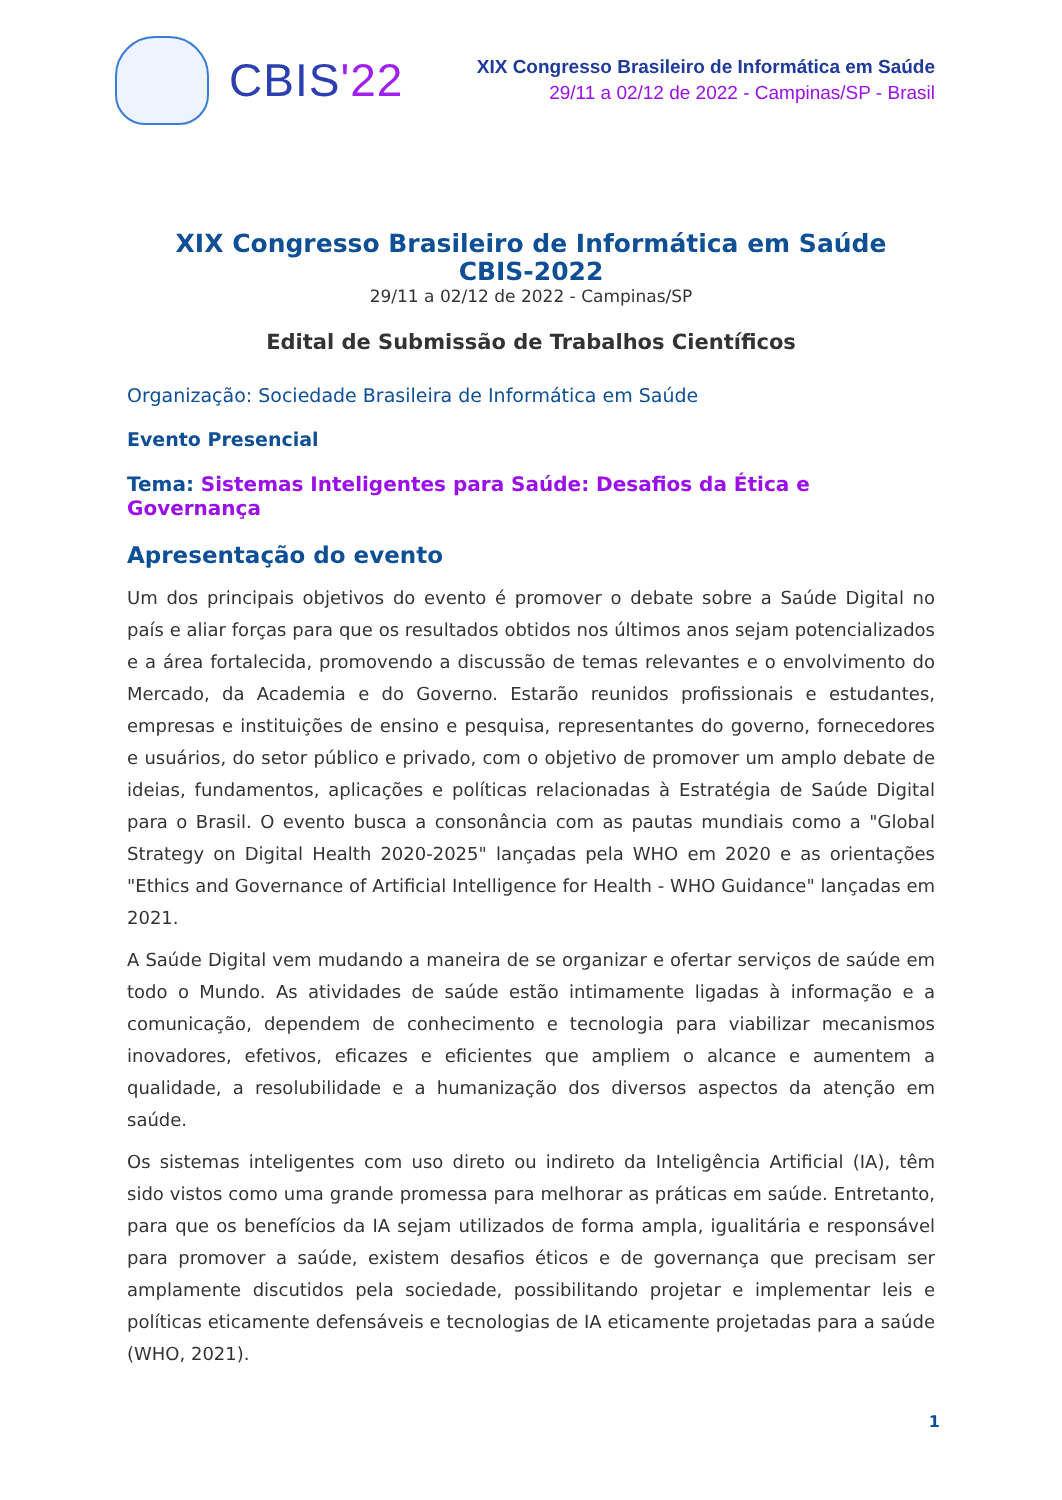CBIS'22
XIX Congresso Brasileiro de Informática em Saúde
29/11 a 02/12 de 2022 - Campinas/SP - Brasil
XIX Congresso Brasileiro de Informática em Saúde
CBIS-2022
29/11 a 02/12 de 2022 - Campinas/SP
Edital de Submissão de Trabalhos Científicos
Organização: Sociedade Brasileira de Informática em Saúde
Evento Presencial
Tema: Sistemas Inteligentes para Saúde: Desafios da Ética e Governança
Apresentação do evento
Um dos principais objetivos do evento é promover o debate sobre a Saúde Digital no país e aliar forças para que os resultados obtidos nos últimos anos sejam potencializados e a área fortalecida, promovendo a discussão de temas relevantes e o envolvimento do Mercado, da Academia e do Governo. Estarão reunidos profissionais e estudantes, empresas e instituições de ensino e pesquisa, representantes do governo, fornecedores e usuários, do setor público e privado, com o objetivo de promover um amplo debate de ideias, fundamentos, aplicações e políticas relacionadas à Estratégia de Saúde Digital para o Brasil. O evento busca a consonância com as pautas mundiais como a "Global Strategy on Digital Health 2020-2025" lançadas pela WHO em 2020 e as orientações "Ethics and Governance of Artificial Intelligence for Health - WHO Guidance" lançadas em 2021.
A Saúde Digital vem mudando a maneira de se organizar e ofertar serviços de saúde em todo o Mundo. As atividades de saúde estão intimamente ligadas à informação e a comunicação, dependem de conhecimento e tecnologia para viabilizar mecanismos inovadores, efetivos, eficazes e eficientes que ampliem o alcance e aumentem a qualidade, a resolubilidade e a humanização dos diversos aspectos da atenção em saúde.
Os sistemas inteligentes com uso direto ou indireto da Inteligência Artificial (IA), têm sido vistos como uma grande promessa para melhorar as práticas em saúde. Entretanto, para que os benefícios da IA sejam utilizados de forma ampla, igualitária e responsável para promover a saúde, existem desafios éticos e de governança que precisam ser amplamente discutidos pela sociedade, possibilitando projetar e implementar leis e políticas eticamente defensáveis e tecnologias de IA eticamente projetadas para a saúde (WHO, 2021).
1